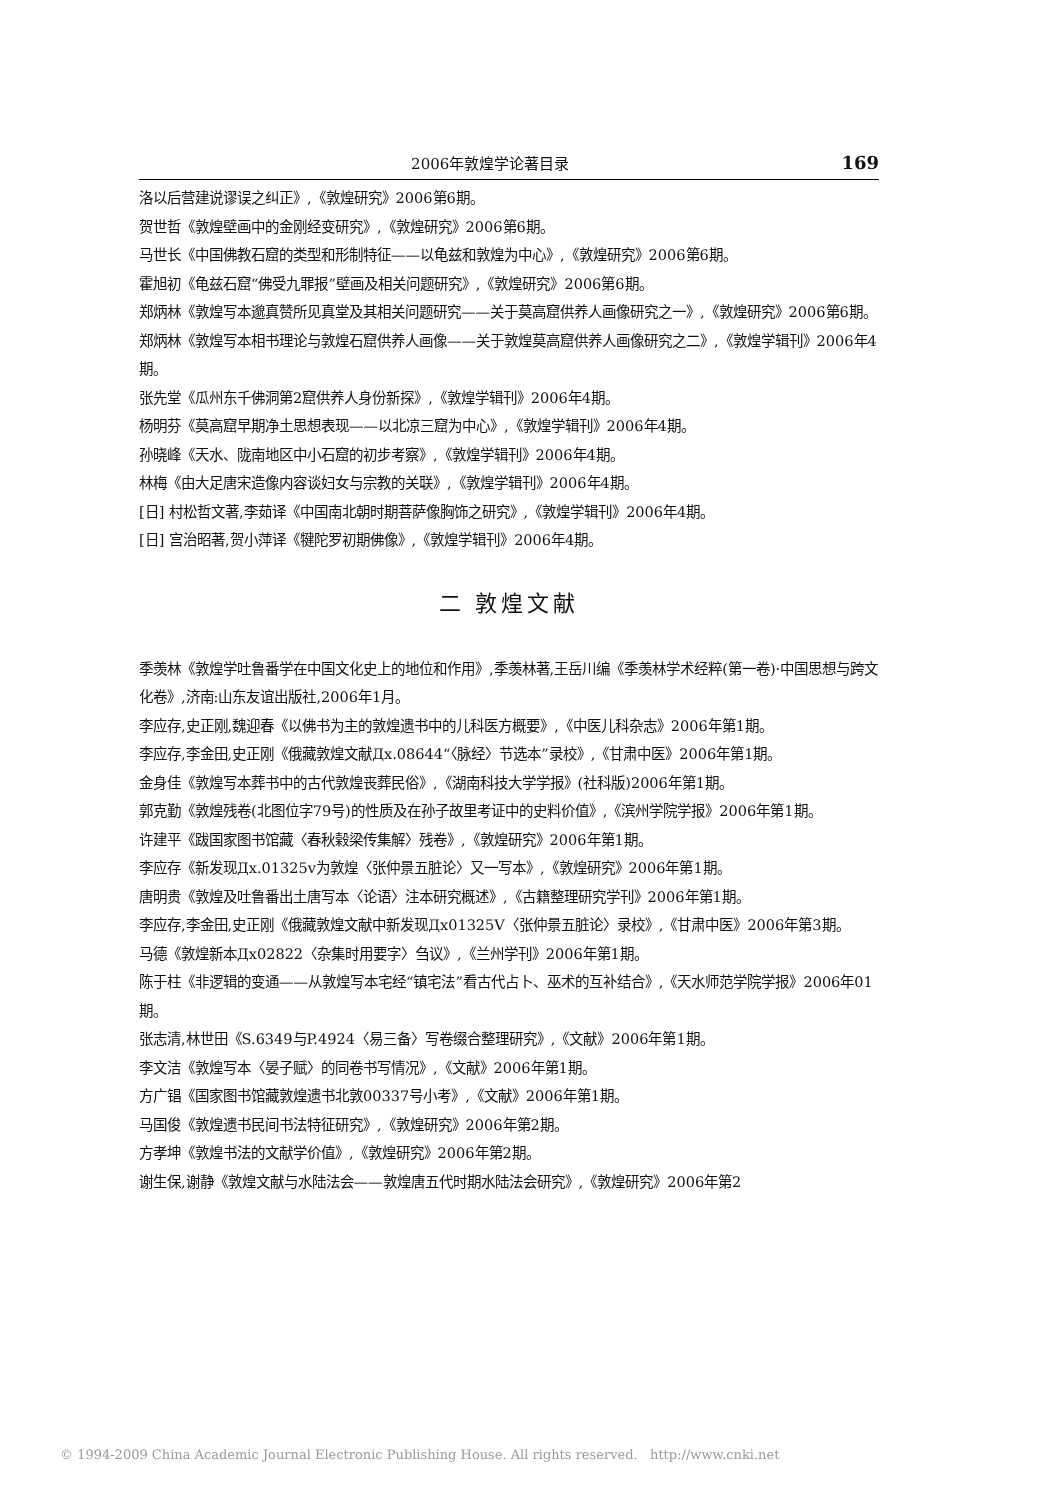2006年敦煌学论著目录 169
洛以后营建说谬误之纠正》,《敦煌研究》2006第6期。
贺世哲《敦煌壁画中的金刚经变研究》,《敦煌研究》2006第6期。
马世长《中国佛教石窟的类型和形制特征——以龟兹和敦煌为中心》,《敦煌研究》2006第6期。
霍旭初《龟兹石窟“佛受九罪报”壁画及相关问题研究》,《敦煌研究》2006第6期。
郑炳林《敦煌写本邈真赞所见真堂及其相关问题研究——关于莫高窟供养人画像研究之一》,《敦煌研究》2006第6期。
郑炳林《敦煌写本相书理论与敦煌石窟供养人画像——关于敦煌莫高窟供养人画像研究之二》,《敦煌学辑刊》2006年4期。
张先堂《瓜州东千佛洞第2窟供养人身份新探》,《敦煌学辑刊》2006年4期。
杨明芬《莫高窟早期净土思想表现——以北凉三窟为中心》,《敦煌学辑刊》2006年4期。
孙晓峰《天水、陇南地区中小石窟的初步考察》,《敦煌学辑刊》2006年4期。
林梅《由大足唐宋造像内容谈妇女与宗教的关联》,《敦煌学辑刊》2006年4期。
[日] 村松哲文著,李茹译《中国南北朝时期菩萨像胸饰之研究》,《敦煌学辑刊》2006年4期。
[日] 宫治昭著,贺小萍译《犍陀罗初期佛像》,《敦煌学辑刊》2006年4期。
二 敦煌文献
季羡林《敦煌学吐鲁番学在中国文化史上的地位和作用》,季羡林著,王岳川编《季羡林学术经粹(第一卷)·中国思想与跨文化卷》,济南:山东友谊出版社,2006年1月。
李应存,史正刚,魏迎春《以佛书为主的敦煌遗书中的儿科医方概要》,《中医儿科杂志》2006年第1期。
李应存,李金田,史正刚《俄藏敦煌文献Дx.08644“〈脉经〉节选本”录校》,《甘肃中医》2006年第1期。
金身佳《敦煌写本葬书中的古代敦煌丧葬民俗》,《湖南科技大学学报》(社科版)2006年第1期。
郭克勤《敦煌残卷(北图位字79号)的性质及在孙子故里考证中的史料价值》,《滨州学院学报》2006年第1期。
许建平《跋国家图书馆藏〈春秋榖梁传集解〉残卷》,《敦煌研究》2006年第1期。
李应存《新发现Дx.01325v为敦煌〈张仲景五脏论〉又一写本》,《敦煌研究》2006年第1期。
唐明贵《敦煌及吐鲁番出土唐写本〈论语〉注本研究概述》,《古籍整理研究学刊》2006年第1期。
李应存,李金田,史正刚《俄藏敦煌文献中新发现Дx01325V〈张仲景五脏论〉录校》,《甘肃中医》2006年第3期。
马德《敦煌新本Дx02822〈杂集时用要字〉刍议》,《兰州学刊》2006年第1期。
陈于柱《非逻辑的变通——从敦煌写本宅经“镇宅法”看古代占卜、巫术的互补结合》,《天水师范学院学报》2006年01期。
张志清,林世田《S.6349与P.4924〈易三备〉写卷缀合整理研究》,《文献》2006年第1期。
李文洁《敦煌写本〈晏子赋〉的同卷书写情况》,《文献》2006年第1期。
方广锠《国家图书馆藏敦煌遗书北敦00337号小考》,《文献》2006年第1期。
马国俊《敦煌遗书民间书法特征研究》,《敦煌研究》2006年第2期。
方孝坤《敦煌书法的文献学价值》,《敦煌研究》2006年第2期。
谢生保,谢静《敦煌文献与水陆法会——敦煌唐五代时期水陆法会研究》,《敦煌研究》2006年第2
© 1994-2009 China Academic Journal Electronic Publishing House. All rights reserved. http://www.cnki.net